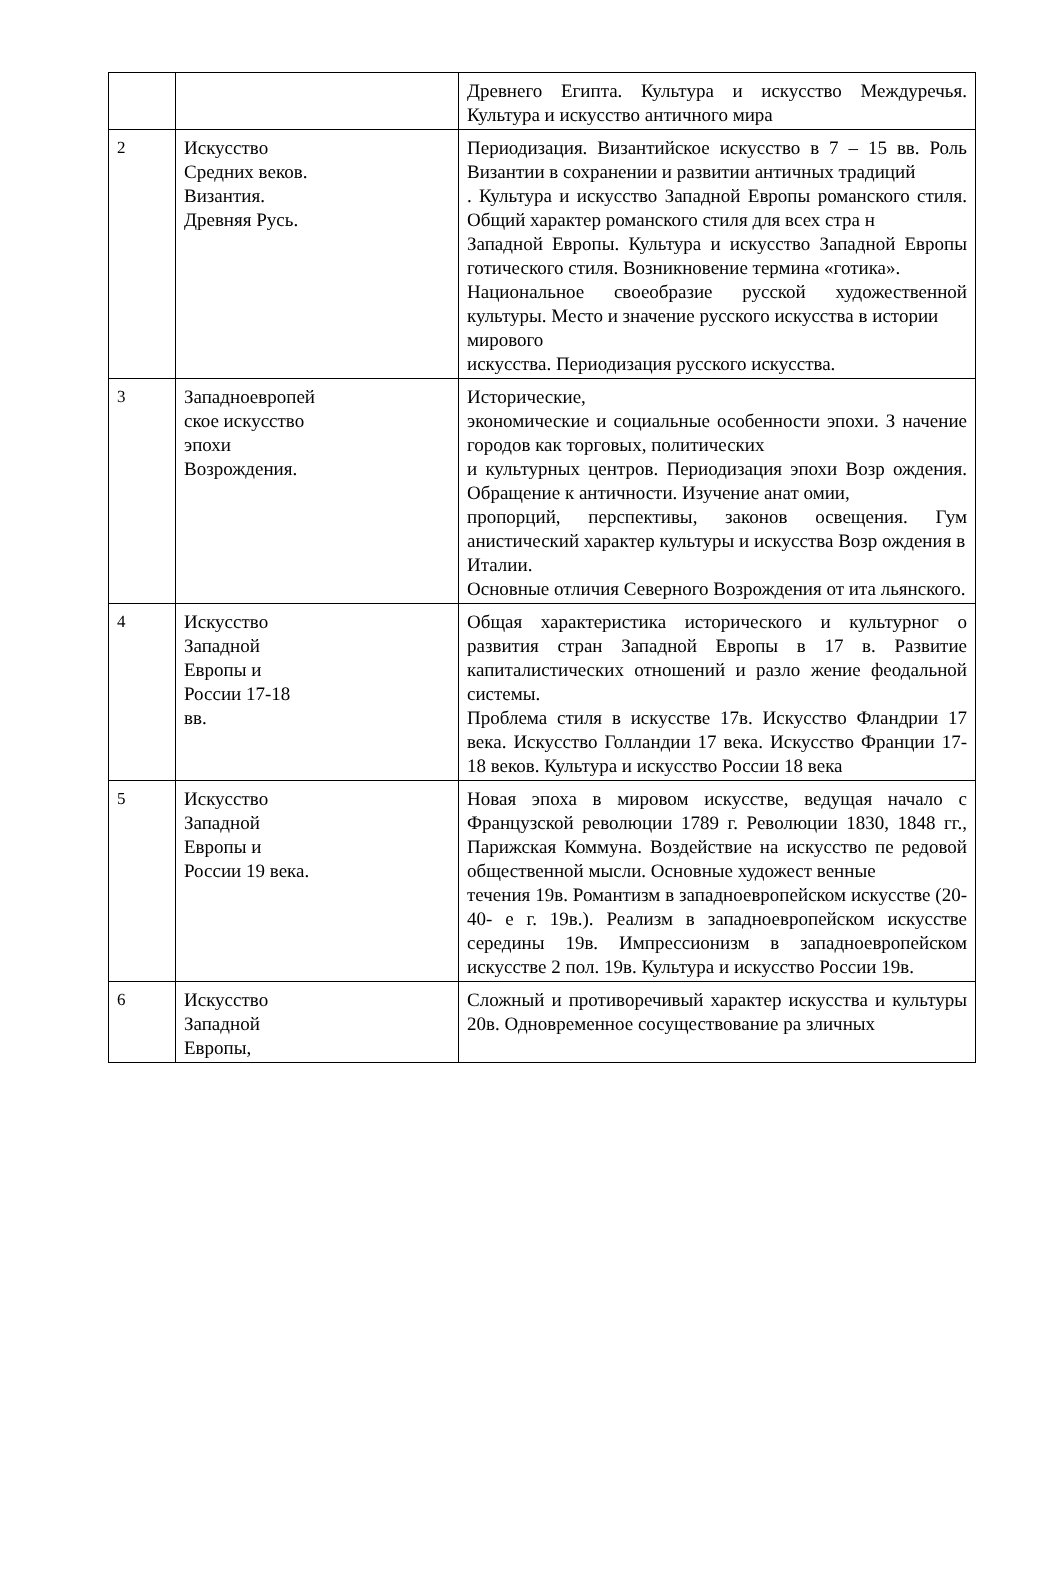| | | Древнего Египта. Культура и искусство Междуречья. Культура и искусство античного мира |
| 2 | Искусство Средних веков. Византия. Древняя Русь. | Периодизация. Византийское искусство в 7 – 15 вв. Роль Византии в сохранении и развитии античных традиций . Культура и искусство Западной Европы романского стиля. Общий характер романского стиля для всех стра н Западной Европы. Культура и искусство Западной Европы готического стиля. Возникновение термина «готика». Национальное своеобразие русской художественной культуры. Место и значение русского искусства в истории мирового искусства. Периодизация русского искусства. |
| 3 | Западноевропей ское искусство эпохи Возрождения. | Исторические, экономические и социальные особенности эпохи. З начение городов как торговых, политических и культурных центров. Периодизация эпохи Возр ождения. Обращение к античности. Изучение анат омии, пропорций, перспективы, законов освещения. Гум анистический характер культуры и искусства Возр ождения в Италии. Основные отличия Северного Возрождения от ита льянского. |
| 4 | Искусство Западной Европы и России 17-18 вв. | Общая характеристика исторического и культурног о развития стран Западной Европы в 17 в. Развитие капиталистических отношений и разло жение феодальной системы. Проблема стиля в искусстве 17в. Искусство Фландрии 17 века. Искусство Голландии 17 века. Искусство Франции 17- 18 веков. Культура и искусство России 18 века |
| 5 | Искусство Западной Европы и России 19 века. | Новая эпоха в мировом искусстве, ведущая начало с Французской революции 1789 г. Революции 1830, 1848 гг., Парижская Коммуна. Воздействие на искусство пе редовой общественной мысли. Основные художест венные течения 19в. Романтизм в западноевропейском искусстве (20-40- е г. 19в.). Реализм в западноевропейском искусстве середины 19в. Импрессионизм в западноевропейском искусстве 2 пол. 19в. Культура и искусство России 19в. |
| 6 | Искусство Западной Европы, | Сложный и противоречивый характер искусства и культуры 20в. Одновременное сосуществование ра зличных |